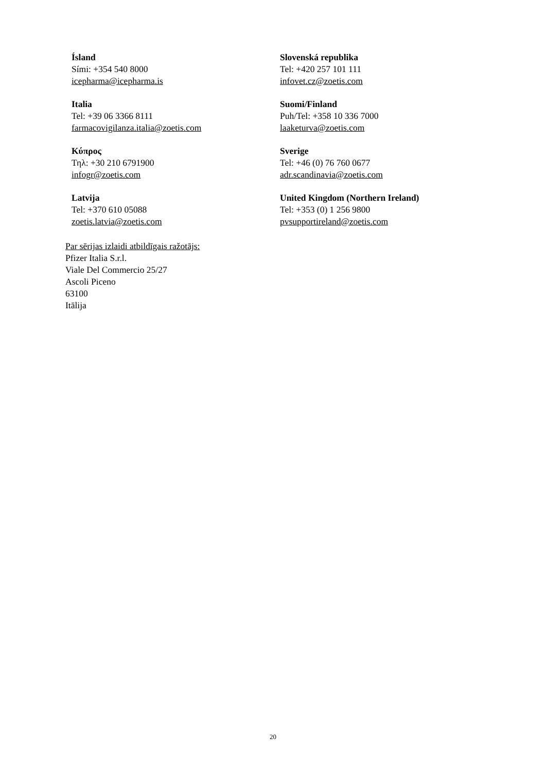Ísland
Sími: +354 540 8000
icepharma@icepharma.is
Slovenská republika
Tel: +420 257 101 111
infovet.cz@zoetis.com
Italia
Tel: +39 06 3366 8111
farmacovigilanza.italia@zoetis.com
Suomi/Finland
Puh/Tel: +358 10 336 7000
laaketurva@zoetis.com
Κύπρος
Τηλ: +30 210 6791900
infogr@zoetis.com
Sverige
Tel: +46 (0) 76 760 0677
adr.scandinavia@zoetis.com
Latvija
Tel: +370 610 05088
zoetis.latvia@zoetis.com
United Kingdom (Northern Ireland)
Tel: +353 (0) 1 256 9800
pvsupportireland@zoetis.com
Par sērijas izlaidi atbildīgais ražotājs:
Pfizer Italia S.r.l.
Viale Del Commercio 25/27
Ascoli Piceno
63100
Itālija
20